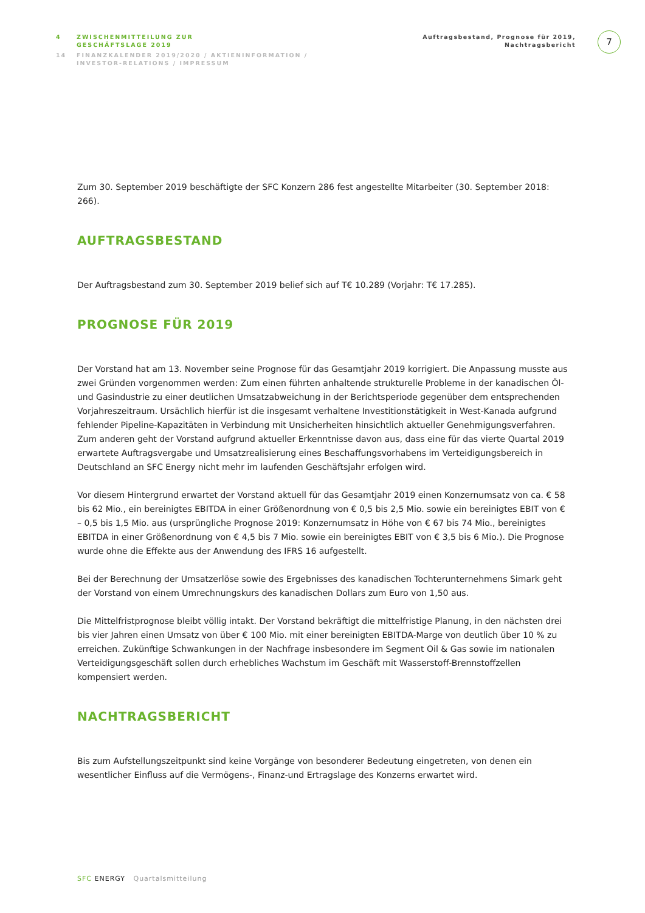4 ZWISCHENMITTEILUNG ZUR
GESCHÄFTSLAGE 2019
14 FINANZKALENDER 2019/2020 / AKTIENINFORMATION /
INVESTOR-RELATIONS / IMPRESSUM
Auftragsbestand, Prognose für 2019,
Nachtragsbericht
7
Zum 30. September 2019 beschäftigte der SFC Konzern 286 fest angestellte Mitarbeiter (30. September 2018: 266).
AUFTRAGSBESTAND
Der Auftragsbestand zum 30. September 2019 belief sich auf T€ 10.289 (Vorjahr: T€ 17.285).
PROGNOSE FÜR 2019
Der Vorstand hat am 13. November seine Prognose für das Gesamtjahr 2019 korrigiert. Die Anpassung musste aus zwei Gründen vorgenommen werden: Zum einen führten anhaltende strukturelle Probleme in der kanadischen Öl- und Gasindustrie zu einer deutlichen Umsatzabweichung in der Berichtsperiode gegenüber dem entsprechenden Vorjahreszeitraum. Ursächlich hierfür ist die insgesamt verhaltene Investitionstätigkeit in West-Kanada aufgrund fehlender Pipeline-Kapazitäten in Verbindung mit Unsicherheiten hinsichtlich aktueller Genehmigungsverfahren. Zum anderen geht der Vorstand aufgrund aktueller Erkenntnisse davon aus, dass eine für das vierte Quartal 2019 erwartete Auftragsvergabe und Umsatzrealisierung eines Beschaffungsvorhabens im Verteidigungsbereich in Deutschland an SFC Energy nicht mehr im laufenden Geschäftsjahr erfolgen wird.
Vor diesem Hintergrund erwartet der Vorstand aktuell für das Gesamtjahr 2019 einen Konzernumsatz von ca. € 58 bis 62 Mio., ein bereinigtes EBITDA in einer Größenordnung von € 0,5 bis 2,5 Mio. sowie ein bereinigtes EBIT von € – 0,5 bis 1,5 Mio. aus (ursprüngliche Prognose 2019: Konzernumsatz in Höhe von € 67 bis 74 Mio., bereinigtes EBITDA in einer Größenordnung von € 4,5 bis 7 Mio. sowie ein bereinigtes EBIT von € 3,5 bis 6 Mio.). Die Prognose wurde ohne die Effekte aus der Anwendung des IFRS 16 aufgestellt.
Bei der Berechnung der Umsatzerlöse sowie des Ergebnisses des kanadischen Tochterunternehmens Simark geht der Vorstand von einem Umrechnungskurs des kanadischen Dollars zum Euro von 1,50 aus.
Die Mittelfristprognose bleibt völlig intakt. Der Vorstand bekräftigt die mittelfristige Planung, in den nächsten drei bis vier Jahren einen Umsatz von über € 100 Mio. mit einer bereinigten EBITDA-Marge von deutlich über 10 % zu erreichen. Zukünftige Schwankungen in der Nachfrage insbesondere im Segment Oil & Gas sowie im nationalen Verteidigungsgeschäft sollen durch erhebliches Wachstum im Geschäft mit Wasserstoff-Brennstoffzellen kompensiert werden.
NACHTRAGSBERICHT
Bis zum Aufstellungszeitpunkt sind keine Vorgänge von besonderer Bedeutung eingetreten, von denen ein wesentlicher Einfluss auf die Vermögens-, Finanz-und Ertragslage des Konzerns erwartet wird.
SFC ENERGY Quartalsmitteilung